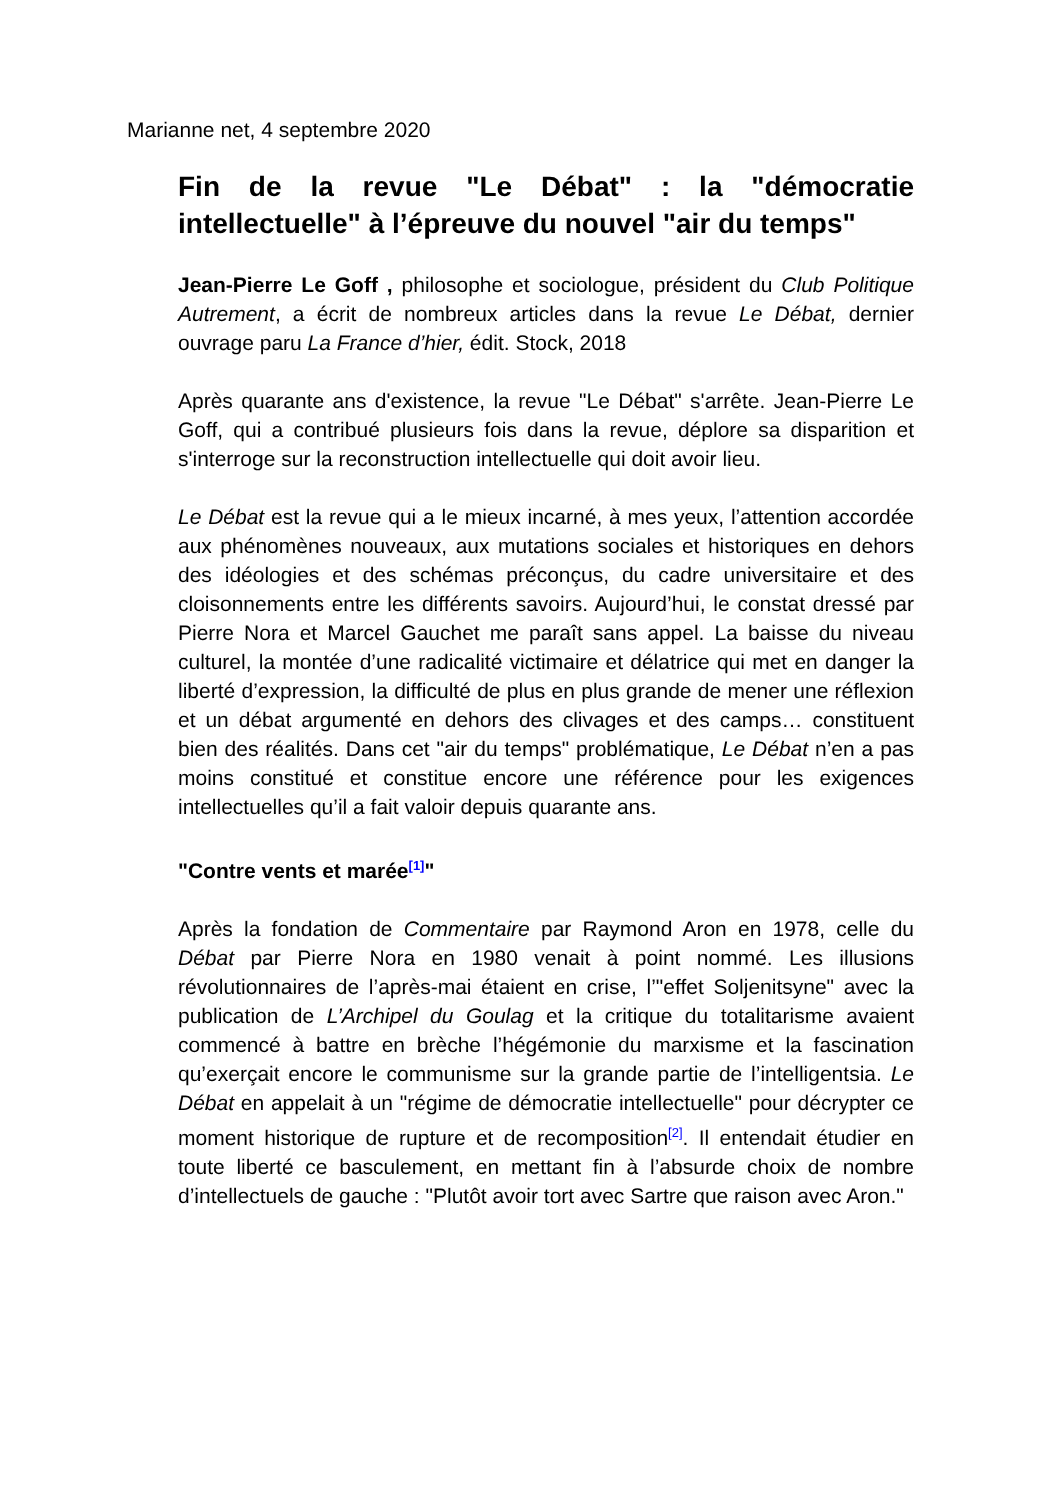Marianne net, 4 septembre 2020
Fin de la revue "Le Débat" : la "démocratie intellectuelle" à l’épreuve du nouvel "air du temps"
Jean-Pierre Le Goff , philosophe et sociologue, président du Club Politique Autrement, a écrit de nombreux articles dans la revue Le Débat, dernier ouvrage paru La France d’hier, édit. Stock, 2018
Après quarante ans d'existence, la revue "Le Débat" s'arrête. Jean-Pierre Le Goff, qui a contribué plusieurs fois dans la revue, déplore sa disparition et s'interroge sur la reconstruction intellectuelle qui doit avoir lieu.
Le Débat est la revue qui a le mieux incarné, à mes yeux, l’attention accordée aux phénomènes nouveaux, aux mutations sociales et historiques en dehors des idéologies et des schémas préconçus, du cadre universitaire et des cloisonnements entre les différents savoirs. Aujourd’hui, le constat dressé par Pierre Nora et Marcel Gauchet me paraît sans appel. La baisse du niveau culturel, la montée d’une radicalité victimaire et délatrice qui met en danger la liberté d’expression, la difficulté de plus en plus grande de mener une réflexion et un débat argumenté en dehors des clivages et des camps… constituent bien des réalités. Dans cet "air du temps" problématique, Le Débat n’en a pas moins constitué et constitue encore une référence pour les exigences intellectuelles qu’il a fait valoir depuis quarante ans.
"Contre vents et marée<sup>[1]</sup>"
Après la fondation de Commentaire par Raymond Aron en 1978, celle du Débat par Pierre Nora en 1980 venait à point nommé. Les illusions révolutionnaires de l’après-mai étaient en crise, l’"effet Soljenitsyne" avec la publication de L’Archipel du Goulag et la critique du totalitarisme avaient commencé à battre en brèche l’hégémonie du marxisme et la fascination qu’exerçait encore le communisme sur la grande partie de l’intelligentsia. Le Débat en appelait à un "régime de démocratie intellectuelle" pour décrypter ce moment historique de rupture et de recomposition<sup>[2]</sup>. Il entendait étudier en toute liberté ce basculement, en mettant fin à l’absurde choix de nombre d’intellectuels de gauche : "Plutôt avoir tort avec Sartre que raison avec Aron."